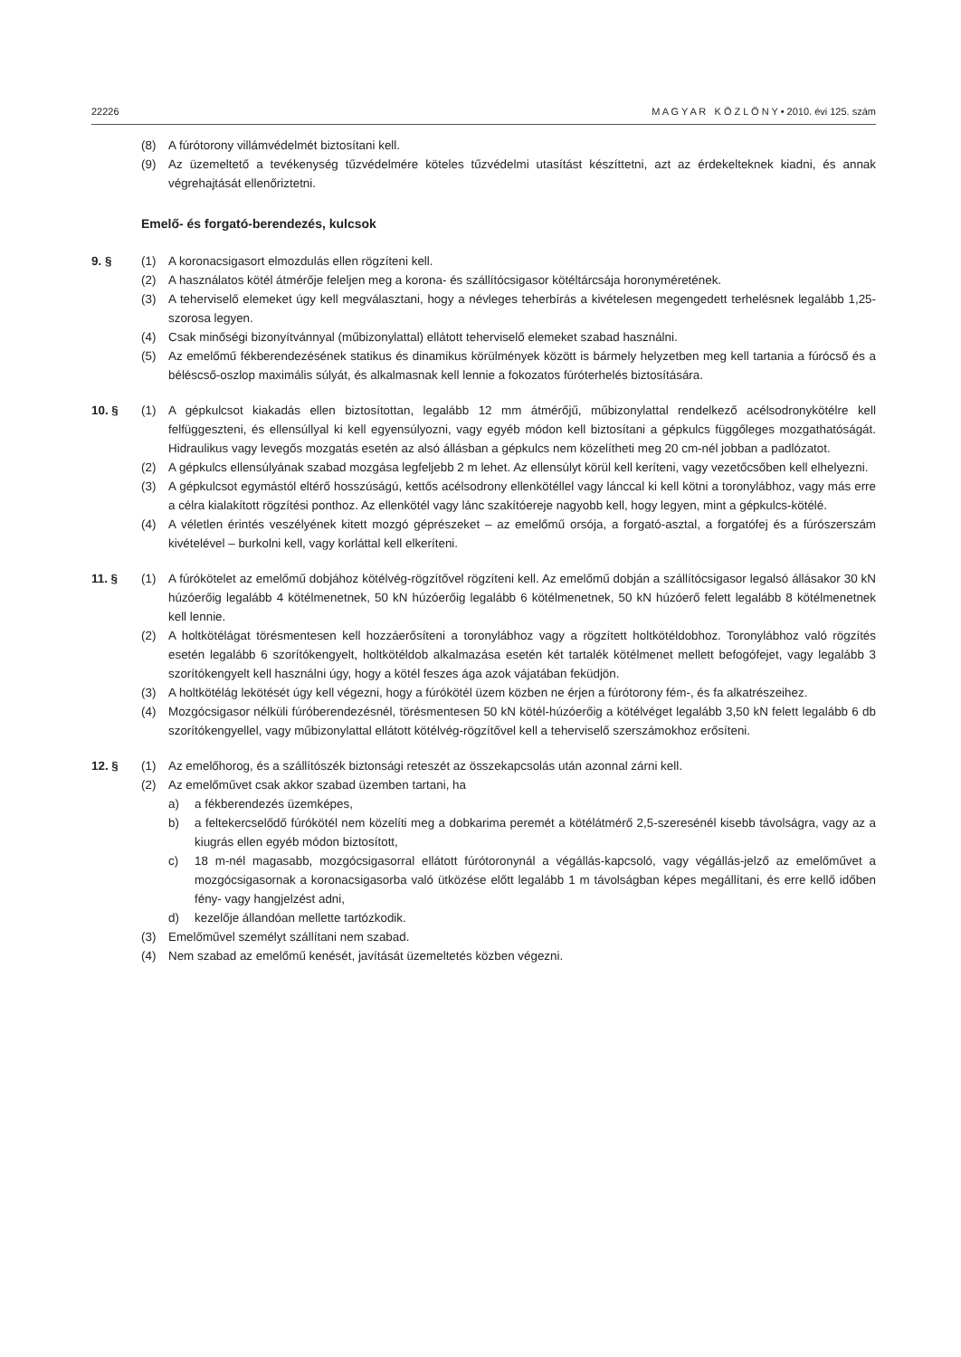22226 M A G Y A R K Ö Z L Ö N Y • 2010. évi 125. szám
(8) A fúrótorony villámvédelmét biztosítani kell.
(9) Az üzemeltető a tevékenység tűzvédelmére köteles tűzvédelmi utasítást készíttetni, azt az érdekelteknek kiadni, és annak végrehajtását ellenőriztetni.
Emelő- és forgató-berendezés, kulcsok
9. § (1) A koronacsigasort elmozdulás ellen rögzíteni kell.
(2) A használatos kötél átmérője feleljen meg a korona- és szállítócsigasor kötéltárcsája horonyméretének.
(3) A teherviselő elemeket úgy kell megválasztani, hogy a névleges teherbírás a kivételesen megengedett terhelésnek legalább 1,25-szorosa legyen.
(4) Csak minőségi bizonyítvánnyal (műbizonylattal) ellátott teherviselő elemeket szabad használni.
(5) Az emelőmű fékberendezésének statikus és dinamikus körülmények között is bármely helyzetben meg kell tartania a fúrócső és a béléscső-oszlop maximális súlyát, és alkalmasnak kell lennie a fokozatos fúróterhelés biztosítására.
10. § (1) A gépkulcsot kiakadás ellen biztosítottan, legalább 12 mm átmérőjű, műbizonylattal rendelkező acélsodronykötélre kell felfüggeszteni, és ellensúllyal ki kell egyensúlyozni, vagy egyéb módon kell biztosítani a gépkulcs függőleges mozgathatóságát. Hidraulikus vagy levegős mozgatás esetén az alsó állásban a gépkulcs nem közelítheti meg 20 cm-nél jobban a padlózatot.
(2) A gépkulcs ellensúlyának szabad mozgása legfeljebb 2 m lehet. Az ellensúlyt körül kell keríteni, vagy vezetőcsőben kell elhelyezni.
(3) A gépkulcsot egymástól eltérő hosszúságú, kettős acélsodrony ellenkötéllel vagy lánccal ki kell kötni a toronylábhoz, vagy más erre a célra kialakított rögzítési ponthoz. Az ellenkötél vagy lánc szakítóereje nagyobb kell, hogy legyen, mint a gépkulcs-kötélé.
(4) A véletlen érintés veszélyének kitett mozgó géprészeket – az emelőmű orsója, a forgató-asztal, a forgatófej és a fúrószerszám kivételével – burkolni kell, vagy korláttal kell elkeríteni.
11. § (1) A fúrókötelet az emelőmű dobjához kötélvég-rögzítővel rögzíteni kell. Az emelőmű dobján a szállítócsigasor legalsó állásakor 30 kN húzóerőig legalább 4 kötélmenetnek, 50 kN húzóerőig legalább 6 kötélmenetnek, 50 kN húzóerő felett legalább 8 kötélmenetnek kell lennie.
(2) A holtkötélágat törésmentesen kell hozzáerősíteni a toronylábhoz vagy a rögzített holtkötéldobhoz. Toronylábhoz való rögzítés esetén legalább 6 szorítókengyelt, holtkötéldob alkalmazása esetén két tartalék kötélmenet mellett befogófejet, vagy legalább 3 szorítókengyelt kell használni úgy, hogy a kötél feszes ága azok vájatában feküdjön.
(3) A holtkötélág lekötését úgy kell végezni, hogy a fúrókötél üzem közben ne érjen a fúrótorony fém-, és fa alkatrészeihez.
(4) Mozgócsigasor nélküli fúróberendezésnél, törésmentesen 50 kN kötél-húzóerőig a kötélvéget legalább 3,50 kN felett legalább 6 db szorítókengyellel, vagy műbizonylattal ellátott kötélvég-rögzítővel kell a teherviselő szerszámokhoz erősíteni.
12. § (1) Az emelőhorog, és a szállítószék biztonsági reteszét az összekapcsolás után azonnal zárni kell.
(2) Az emelőművet csak akkor szabad üzemben tartani, ha
a) a fékberendezés üzemképes,
b) a feltekercselődő fúrókötél nem közelíti meg a dobkarima peremét a kötélátmérő 2,5-szeresénél kisebb távolságra, vagy az a kiugrás ellen egyéb módon biztosított,
c) 18 m-nél magasabb, mozgócsigasorral ellátott fúrótoronynál a végállás-kapcsoló, vagy végállás-jelző az emelőművet a mozgócsigasornak a koronacsigasorba való ütközése előtt legalább 1 m távolságban képes megállítani, és erre kellő időben fény- vagy hangjelzést adni,
d) kezelője állandóan mellette tartózkodik.
(3) Emelőművel személyt szállítani nem szabad.
(4) Nem szabad az emelőmű kenését, javítását üzemeltetés közben végezni.